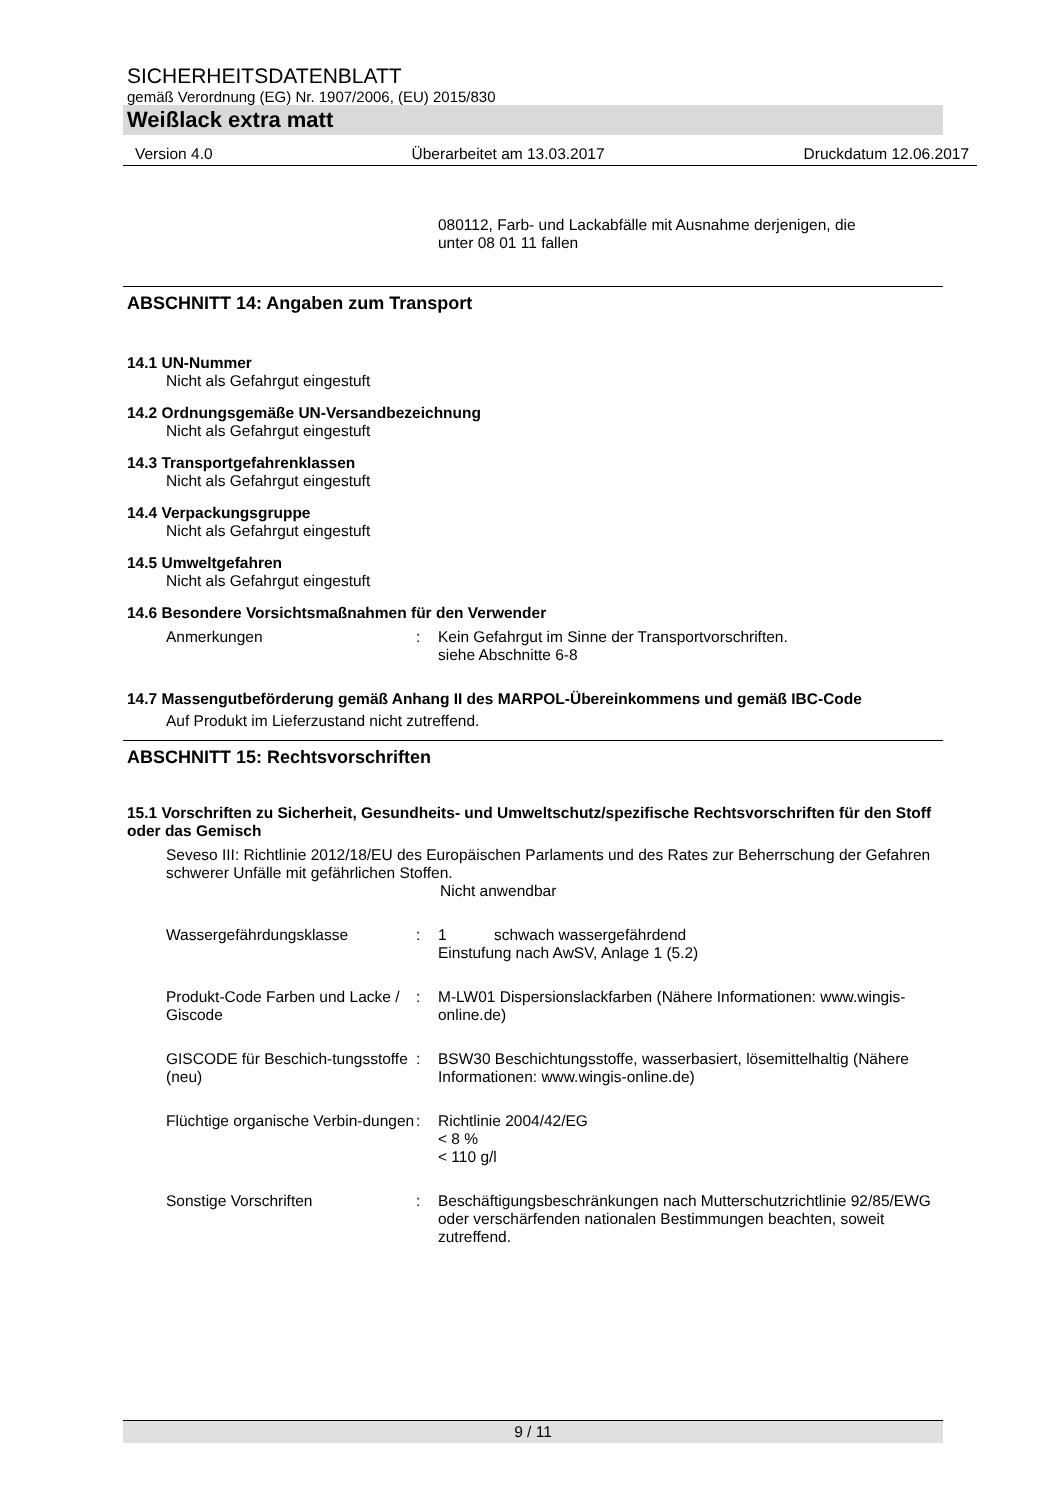SICHERHEITSDATENBLATT
gemäß Verordnung (EG) Nr. 1907/2006, (EU) 2015/830
Weißlack extra matt
Version 4.0 Überarbeitet am 13.03.2017 Druckdatum 12.06.2017
080112, Farb- und Lackabfälle mit Ausnahme derjenigen, die
unter 08 01 11 fallen
ABSCHNITT 14: Angaben zum Transport
14.1 UN-Nummer
Nicht als Gefahrgut eingestuft
14.2 Ordnungsgemäße UN-Versandbezeichnung
Nicht als Gefahrgut eingestuft
14.3 Transportgefahrenklassen
Nicht als Gefahrgut eingestuft
14.4 Verpackungsgruppe
Nicht als Gefahrgut eingestuft
14.5 Umweltgefahren
Nicht als Gefahrgut eingestuft
14.6 Besondere Vorsichtsmaßnahmen für den Verwender
Anmerkungen: Kein Gefahrgut im Sinne der Transportvorschriften.
siehe Abschnitte 6-8
14.7 Massengutbeförderung gemäß Anhang II des MARPOL-Übereinkommens und gemäß IBC-Code
Auf Produkt im Lieferzustand nicht zutreffend.
ABSCHNITT 15: Rechtsvorschriften
15.1 Vorschriften zu Sicherheit, Gesundheits- und Umweltschutz/spezifische Rechtsvorschriften für den Stoff oder das Gemisch
Seveso III: Richtlinie 2012/18/EU des Europäischen Parlaments und des Rates zur Beherrschung der Gefahren schwerer Unfälle mit gefährlichen Stoffen.
Nicht anwendbar
Wassergefährdungsklasse: 1 schwach wassergefährdend
Einstufung nach AwSV, Anlage 1 (5.2)
Produkt-Code Farben und Lacke / Giscode: M-LW01 Dispersionslackfarben (Nähere Informationen: www.wingis-online.de)
GISCODE für Beschich-tungsstoffe (neu): BSW30 Beschichtungsstoffe, wasserbasiert, lösemittelhaltig (Nähere Informationen: www.wingis-online.de)
Flüchtige organische Verbin-dungen: Richtlinie 2004/42/EG
< 8 %
< 110 g/l
Sonstige Vorschriften: Beschäftigungsbeschränkungen nach Mutterschutzrichtlinie 92/85/EWG oder verschärfenden nationalen Bestimmungen beachten, soweit zutreffend.
9 / 11